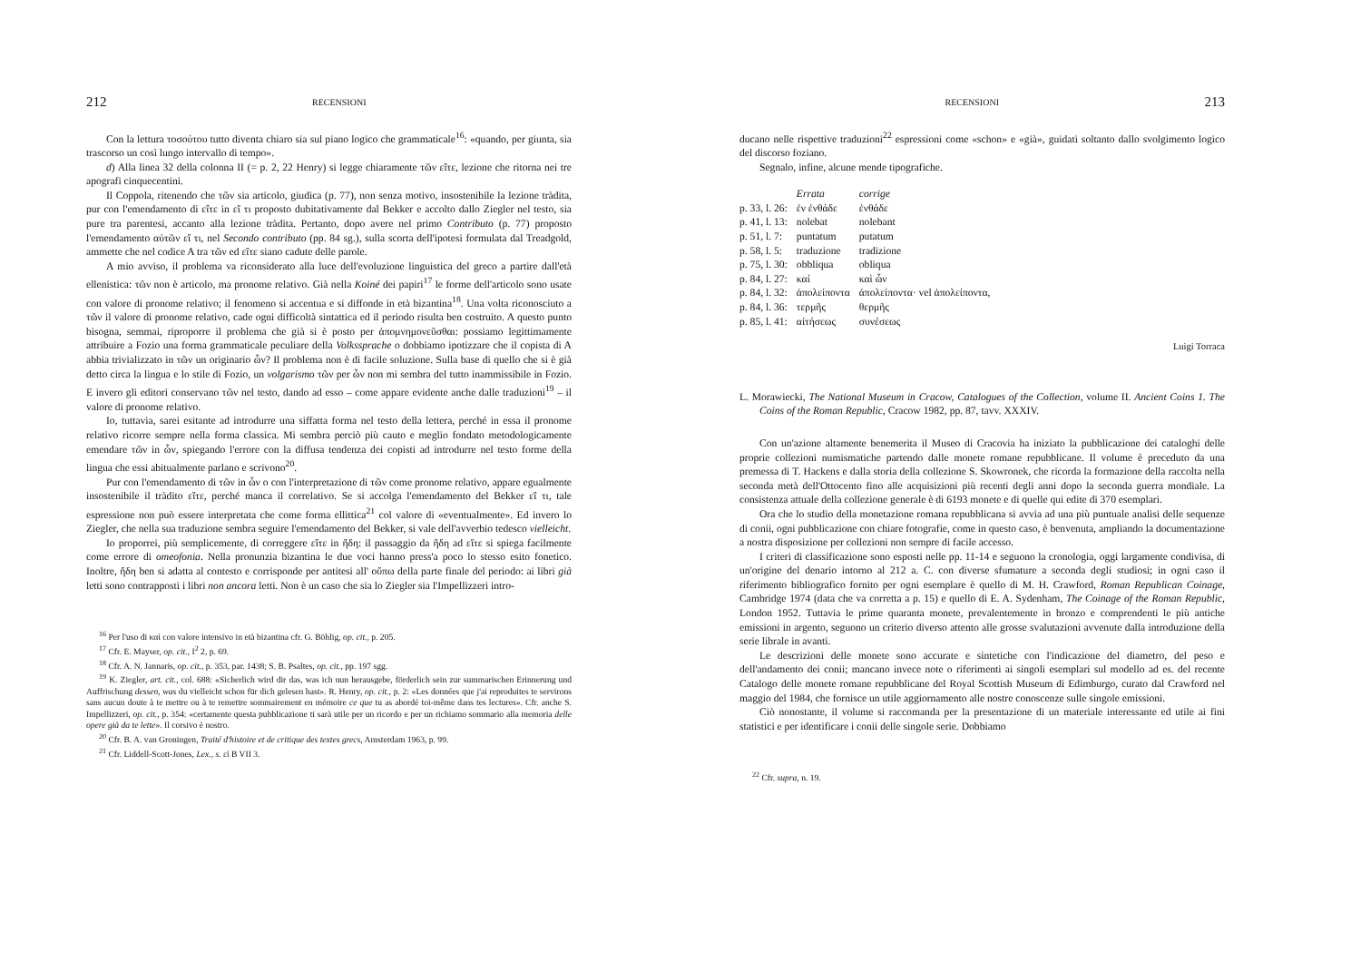212 RECENSIONI
Con la lettura τοσούτου tutto diventa chiaro sia sul piano logico che grammaticale<sup>16</sup>: «quando, per giunta, sia trascorso un così lungo intervallo di tempo».
d) Alla linea 32 della colonna II (= p. 2, 22 Henry) si legge chiaramente τῶν εἴτε, lezione che ritorna nei tre apografi cinquecentini.
Il Coppola, ritenendo che τῶν sia articolo, giudica (p. 77), non senza motivo, insostenibile la lezione tràdita, pur con l'emendamento di εἴτε in εἴ τι proposto dubitativamente dal Bekker e accolto dallo Ziegler nel testo, sia pure tra parentesi, accanto alla lezione tràdita. Pertanto, dopo avere nel primo Contributo (p. 77) proposto l'emendamento αὐτῶν εἴ τι, nel Secondo contributo (pp. 84 sg.), sulla scorta dell'ipotesi formulata dal Treadgold, ammette che nel codice A tra τῶν ed εἴτε siano cadute delle parole.
A mio avviso, il problema va riconsiderato alla luce dell'evoluzione linguistica del greco a partire dall'età ellenistica: τῶν non è articolo, ma pronome relativo. Già nella Koiné dei papiri<sup>17</sup> le forme dell'articolo sono usate con valore di pronome relativo; il fenomeno si accentua e si diffonde in età bizantina<sup>18</sup>. Una volta riconosciuto a τῶν il valore di pronome relativo, cade ogni difficoltà sintattica ed il periodo risulta ben costruito. A questo punto bisogna, semmai, riproporre il problema che già si è posto per ἀπομνημονεῦσθαι: possiamo legittimamente attribuire a Fozio una forma grammaticale peculiare della Volkssprache o dobbiamo ipotizzare che il copista di A abbia trivializzato in τῶν un originario ὧν? Il problema non è di facile soluzione. Sulla base di quello che si è già detto circa la lingua e lo stile di Fozio, un volgarismo τῶν per ὧν non mi sembra del tutto inammissibile in Fozio. E invero gli editori conservano τῶν nel testo, dando ad esso – come appare evidente anche dalle traduzioni<sup>19</sup> – il valore di pronome relativo.
Io, tuttavia, sarei esitante ad introdurre una siffatta forma nel testo della lettera, perché in essa il pronome relativo ricorre sempre nella forma classica. Mi sembra perciò più cauto e meglio fondato metodologicamente emendare τῶν in ὧν, spiegando l'errore con la diffusa tendenza dei copisti ad introdurre nel testo forme della lingua che essi abitualmente parlano e scrivono<sup>20</sup>.
Pur con l'emendamento di τῶν in ὧν o con l'interpretazione di τῶν come pronome relativo, appare egualmente insostenibile il tràdito εἴτε, perché manca il correlativo. Se si accolga l'emendamento del Bekker εἴ τι, tale espressione non può essere interpretata che come forma ellittica<sup>21</sup> col valore di «eventualmente». Ed invero lo Ziegler, che nella sua traduzione sembra seguire l'emendamento del Bekker, si vale dell'avverbio tedesco vielleicht.
Io proporrei, più semplicemente, di correggere εἴτε in ἤδη: il passaggio da ἤδη ad εἴτε si spiega facilmente come errore di omeofonia. Nella pronunzia bizantina le due voci hanno press'a poco lo stesso esito fonetico. Inoltre, ἤδη ben si adatta al contesto e corrisponde per antitesi all' οὔπω della parte finale del periodo: ai libri già letti sono contrapposti i libri non ancora letti. Non è un caso che sia lo Ziegler sia l'Impellizzeri intro-
<sup>16</sup> Per l'uso di καί con valore intensivo in età bizantina cfr. G. Böhlig, op. cit., p. 205.
<sup>17</sup> Cfr. E. Mayser, op. cit., I<sup>2</sup> 2, p. 69.
<sup>18</sup> Cfr. A. N. Jannaris, op. cit., p. 353, par. 1438; S. B. Psaltes, op. cit., pp. 197 sgg.
<sup>19</sup> K. Ziegler, art. cit., col. 688: «Sicherlich wird dir das, was ich nun herausgebe, förderlich sein zur summarischen Erinnerung und Auffrischung dessen, was du vielleicht schon für dich gelesen hast». R. Henry, op. cit., p. 2: «Les données que j'ai reproduites te servirons sans aucun doute à te mettre ou à te remettre sommairement en mémoire ce que tu as abordé toi-même dans tes lectures». Cfr. anche S. Impellizzeri, op. cit., p. 354: «certamente questa pubblicazione ti sarà utile per un ricordo e per un richiamo sommario alla memoria delle opere già da te lette». Il corsivo è nostro.
<sup>20</sup> Cfr. B. A. van Groningen, Traité d'histoire et de critique des textes grecs, Amsterdam 1963, p. 99.
<sup>21</sup> Cfr. Liddell-Scott-Jones, Lex., s. εἰ B VII 3.
RECENSIONI 213
ducano nelle rispettive traduzioni<sup>22</sup> espressioni come «schon» e «già», guidati soltanto dallo svolgimento logico del discorso foziano.
Segnalo, infine, alcune mende tipografiche.
| | Errata | corrige |
| --- | --- | --- |
| p. 33, l. 26: | ἐν ἐνθάδε | ἐνθάδε |
| p. 41, l. 13: | nolebat | nolebant |
| p. 51, l. 7: | puntatum | putatum |
| p. 58, l. 5: | traduzione | tradizione |
| p. 75, l. 30: | obbliqua | obliqua |
| p. 84, l. 27: | καί | καὶ ὧν |
| p. 84, l. 32: | ἀπολείποντα | ἀπολείποντα· vel ἀπολείποντα, |
| p. 84, l. 36: | τερμῆς | θερμῆς |
| p. 85, l. 41: | αἰτήσεως | συνέσεως |
Luigi Torraca
L. Morawiecki, The National Museum in Cracow, Catalogues of the Collection, volume II. Ancient Coins 1. The Coins of the Roman Republic, Cracow 1982, pp. 87, tavv. XXXIV.
Con un'azione altamente benemerita il Museo di Cracovia ha iniziato la pubblicazione dei cataloghi delle proprie collezioni numismatiche partendo dalle monete romane repubblicane. Il volume è preceduto da una premessa di T. Hackens e dalla storia della collezione S. Skowronek, che ricorda la formazione della raccolta nella seconda metà dell'Ottocento fino alle acquisizioni più recenti degli anni dopo la seconda guerra mondiale. La consistenza attuale della collezione generale è di 6193 monete e di quelle qui edite di 370 esemplari.
Ora che lo studio della monetazione romana repubblicana si avvia ad una più puntuale analisi delle sequenze di conii, ogni pubblicazione con chiare fotografie, come in questo caso, è benvenuta, ampliando la documentazione a nostra disposizione per collezioni non sempre di facile accesso.
I criteri di classificazione sono esposti nelle pp. 11-14 e seguono la cronologia, oggi largamente condivisa, di un'origine del denario intorno al 212 a. C. con diverse sfumature a seconda degli studiosi; in ogni caso il riferimento bibliografico fornito per ogni esemplare è quello di M. H. Crawford, Roman Republican Coinage, Cambridge 1974 (data che va corretta a p. 15) e quello di E. A. Sydenham, The Coinage of the Roman Republic, London 1952. Tuttavia le prime quaranta monete, prevalentemente in bronzo e comprendenti le più antiche emissioni in argento, seguono un criterio diverso attento alle grosse svalutazioni avvenute dalla introduzione della serie librale in avanti.
Le descrizioni delle monete sono accurate e sintetiche con l'indicazione del diametro, del peso e dell'andamento dei conii; mancano invece note o riferimenti ai singoli esemplari sul modello ad es. del recente Catalogo delle monete romane repubblicane del Royal Scottish Museum di Edimburgo, curato dal Crawford nel maggio del 1984, che fornisce un utile aggiornamento alle nostre conoscenze sulle singole emissioni.
Ciò nonostante, il volume si raccomanda per la presentazione di un materiale interessante ed utile ai fini statistici e per identificare i conii delle singole serie. Dobbiamo
<sup>22</sup> Cfr. supra, n. 19.